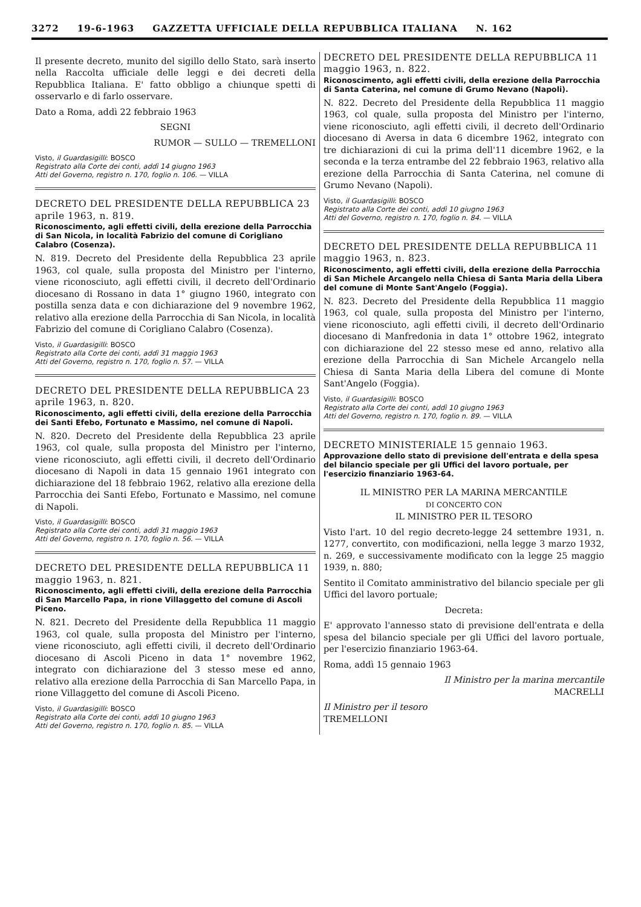3272 19-6-1963 GAZZETTA UFFICIALE DELLA REPUBBLICA ITALIANA N. 162
Il presente decreto, munito del sigillo dello Stato, sarà inserto nella Raccolta ufficiale delle leggi e dei decreti della Repubblica Italiana. E' fatto obbligo a chiunque spetti di osservarlo e di farlo osservare.
Dato a Roma, addì 22 febbraio 1963
SEGNI
RUMOR — SULLO — TREMELLONI
Visto, il Guardasigilli: BOSCO
Registrato alla Corte dei conti, addì 14 giugno 1963
Atti del Governo, registro n. 170, foglio n. 106. — VILLA
DECRETO DEL PRESIDENTE DELLA REPUBBLICA 23 aprile 1963, n. 819.
Riconoscimento, agli effetti civili, della erezione della Parrocchia di San Nicola, in località Fabrizio del comune di Corigliano Calabro (Cosenza).
N. 819. Decreto del Presidente della Repubblica 23 aprile 1963, col quale, sulla proposta del Ministro per l'interno, viene riconosciuto, agli effetti civili, il decreto dell'Ordinario diocesano di Rossano in data 1° giugno 1960, integrato con postilla senza data e con dichiarazione del 9 novembre 1962, relativo alla erezione della Parrocchia di San Nicola, in località Fabrizio del comune di Corigliano Calabro (Cosenza).
Visto, il Guardasigilli: BOSCO
Registrato alla Corte dei conti, addì 31 maggio 1963
Atti del Governo, registro n. 170, foglio n. 57. — VILLA
DECRETO DEL PRESIDENTE DELLA REPUBBLICA 23 aprile 1963, n. 820.
Riconoscimento, agli effetti civili, della erezione della Parrocchia dei Santi Efebo, Fortunato e Massimo, nel comune di Napoli.
N. 820. Decreto del Presidente della Repubblica 23 aprile 1963, col quale, sulla proposta del Ministro per l'interno, viene riconosciuto, agli effetti civili, il decreto dell'Ordinario diocesano di Napoli in data 15 gennaio 1961 integrato con dichiarazione del 18 febbraio 1962, relativo alla erezione della Parrocchia dei Santi Efebo, Fortunato e Massimo, nel comune di Napoli.
Visto, il Guardasigilli: BOSCO
Registrato alla Corte dei conti, addì 31 maggio 1963
Atti del Governo, registro n. 170, foglio n. 56. — VILLA
DECRETO DEL PRESIDENTE DELLA REPUBBLICA 11 maggio 1963, n. 821.
Riconoscimento, agli effetti civili, della erezione della Parrocchia di San Marcello Papa, in rione Villaggetto del comune di Ascoli Piceno.
N. 821. Decreto del Presidente della Repubblica 11 maggio 1963, col quale, sulla proposta del Ministro per l'interno, viene riconosciuto, agli effetti civili, il decreto dell'Ordinario diocesano di Ascoli Piceno in data 1° novembre 1962, integrato con dichiarazione del 3 stesso mese ed anno, relativo alla erezione della Parrocchia di San Marcello Papa, in rione Villaggetto del comune di Ascoli Piceno.
Visto, il Guardasigilli: BOSCO
Registrato alla Corte dei conti, addì 10 giugno 1963
Atti del Governo, registro n. 170, foglio n. 85. — VILLA
DECRETO DEL PRESIDENTE DELLA REPUBBLICA 11 maggio 1963, n. 822.
Riconoscimento, agli effetti civili, della erezione della Parrocchia di Santa Caterina, nel comune di Grumo Nevano (Napoli).
N. 822. Decreto del Presidente della Repubblica 11 maggio 1963, col quale, sulla proposta del Ministro per l'interno, viene riconosciuto, agli effetti civili, il decreto dell'Ordinario diocesano di Aversa in data 6 dicembre 1962, integrato con tre dichiarazioni di cui la prima dell'11 dicembre 1962, e la seconda e la terza entrambe del 22 febbraio 1963, relativo alla erezione della Parrocchia di Santa Caterina, nel comune di Grumo Nevano (Napoli).
Visto, il Guardasigilli: BOSCO
Registrato alla Corte dei conti, addì 10 giugno 1963
Atti del Governo, registro n. 170, foglio n. 84. — VILLA
DECRETO DEL PRESIDENTE DELLA REPUBBLICA 11 maggio 1963, n. 823.
Riconoscimento, agli effetti civili, della erezione della Parrocchia di San Michele Arcangelo nella Chiesa di Santa Maria della Libera del comune di Monte Sant'Angelo (Foggia).
N. 823. Decreto del Presidente della Repubblica 11 maggio 1963, col quale, sulla proposta del Ministro per l'interno, viene riconosciuto, agli effetti civili, il decreto dell'Ordinario diocesano di Manfredonia in data 1° ottobre 1962, integrato con dichiarazione del 22 stesso mese ed anno, relativo alla erezione della Parrocchia di San Michele Arcangelo nella Chiesa di Santa Maria della Libera del comune di Monte Sant'Angelo (Foggia).
Visto, il Guardasigilli: BOSCO
Registrato alla Corte dei conti, addì 10 giugno 1963
Atti del Governo, registro n. 170, foglio n. 89. — VILLA
DECRETO MINISTERIALE 15 gennaio 1963.
Approvazione dello stato di previsione dell'entrata e della spesa del bilancio speciale per gli Uffici del lavoro portuale, per l'esercizio finanziario 1963-64.
IL MINISTRO PER LA MARINA MERCANTILE
DI CONCERTO CON
IL MINISTRO PER IL TESORO
Visto l'art. 10 del regio decreto-legge 24 settembre 1931, n. 1277, convertito, con modificazioni, nella legge 3 marzo 1932, n. 269, e successivamente modificato con la legge 25 maggio 1939, n. 880;
Sentito il Comitato amministrativo del bilancio speciale per gli Uffici del lavoro portuale;
Decreta:
E' approvato l'annesso stato di previsione dell'entrata e della spesa del bilancio speciale per gli Uffici del lavoro portuale, per l'esercizio finanziario 1963-64.
Roma, addì 15 gennaio 1963
Il Ministro per la marina mercantile
MACRELLI
Il Ministro per il tesoro
TREMELLONI